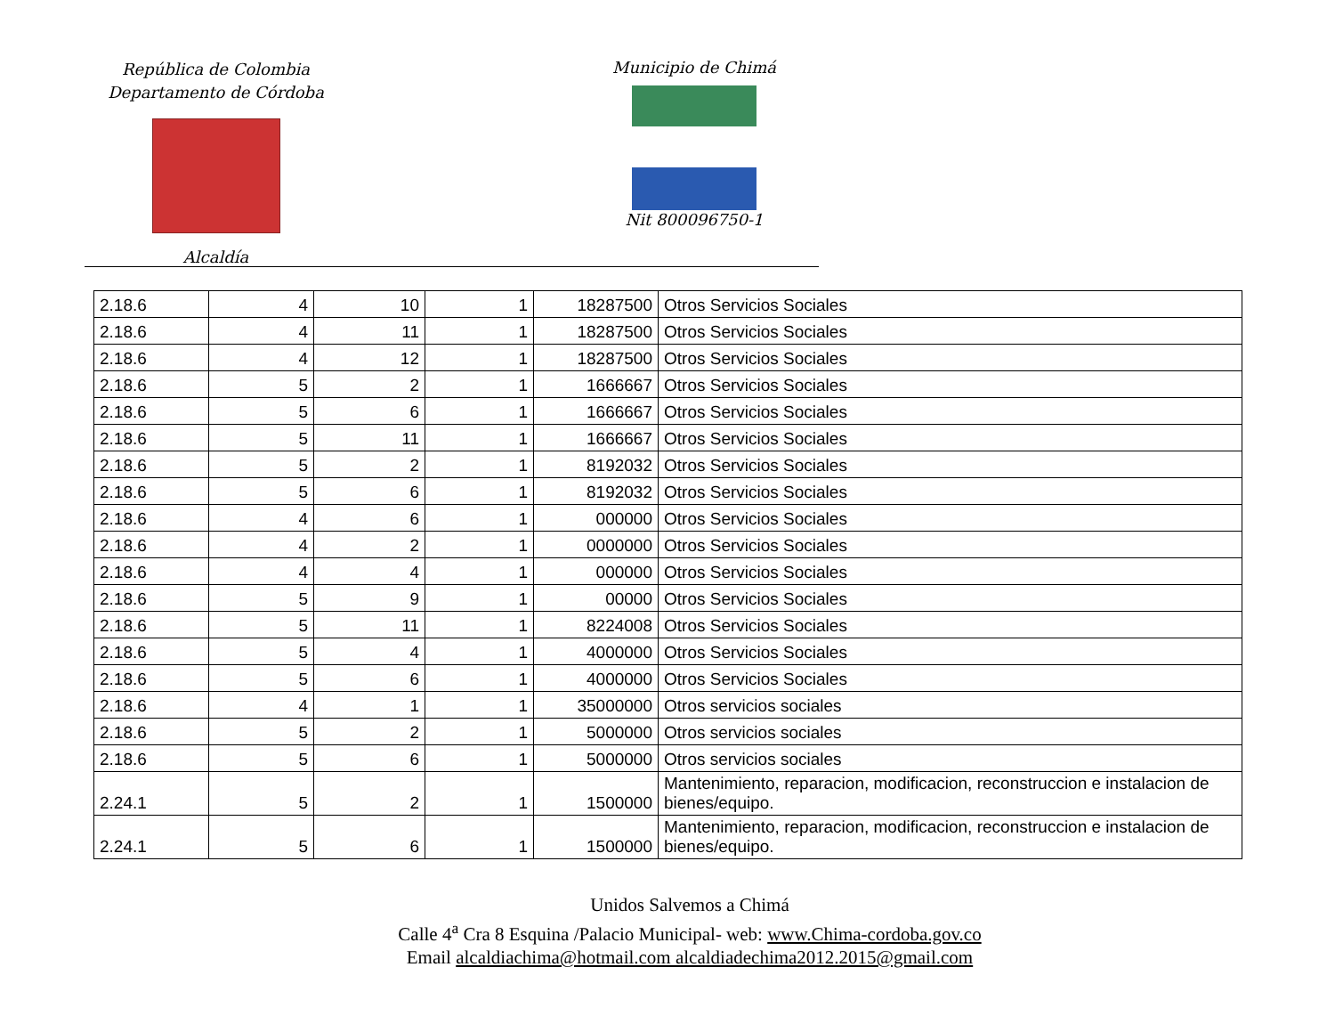República de Colombia
Departamento de Córdoba
Alcaldía
Municipio de Chimá
Nit 800096750-1
| 2.18.6 | 4 | 10 | 1 | 18287500 | Otros Servicios Sociales |
| 2.18.6 | 4 | 11 | 1 | 18287500 | Otros Servicios Sociales |
| 2.18.6 | 4 | 12 | 1 | 18287500 | Otros Servicios Sociales |
| 2.18.6 | 5 | 2 | 1 | 1666667 | Otros Servicios Sociales |
| 2.18.6 | 5 | 6 | 1 | 1666667 | Otros Servicios Sociales |
| 2.18.6 | 5 | 11 | 1 | 1666667 | Otros Servicios Sociales |
| 2.18.6 | 5 | 2 | 1 | 8192032 | Otros Servicios Sociales |
| 2.18.6 | 5 | 6 | 1 | 8192032 | Otros Servicios Sociales |
| 2.18.6 | 4 | 6 | 1 | 000000 | Otros Servicios Sociales |
| 2.18.6 | 4 | 2 | 1 | 0000000 | Otros Servicios Sociales |
| 2.18.6 | 4 | 4 | 1 | 000000 | Otros Servicios Sociales |
| 2.18.6 | 5 | 9 | 1 | 00000 | Otros Servicios Sociales |
| 2.18.6 | 5 | 11 | 1 | 8224008 | Otros Servicios Sociales |
| 2.18.6 | 5 | 4 | 1 | 4000000 | Otros Servicios Sociales |
| 2.18.6 | 5 | 6 | 1 | 4000000 | Otros Servicios Sociales |
| 2.18.6 | 4 | 1 | 1 | 35000000 | Otros servicios sociales |
| 2.18.6 | 5 | 2 | 1 | 5000000 | Otros servicios sociales |
| 2.18.6 | 5 | 6 | 1 | 5000000 | Otros servicios sociales |
| 2.24.1 | 5 | 2 | 1 | 1500000 | Mantenimiento, reparacion, modificacion, reconstruccion e instalacion de bienes/equipo. |
| 2.24.1 | 5 | 6 | 1 | 1500000 | Mantenimiento, reparacion, modificacion, reconstruccion e instalacion de bienes/equipo. |
Unidos Salvemos a Chimá
Calle 4<sup>a</sup> Cra 8 Esquina /Palacio Municipal- web: www.Chima-cordoba.gov.co
Email alcaldiachima@hotmail.com alcaldiadechima2012.2015@gmail.com